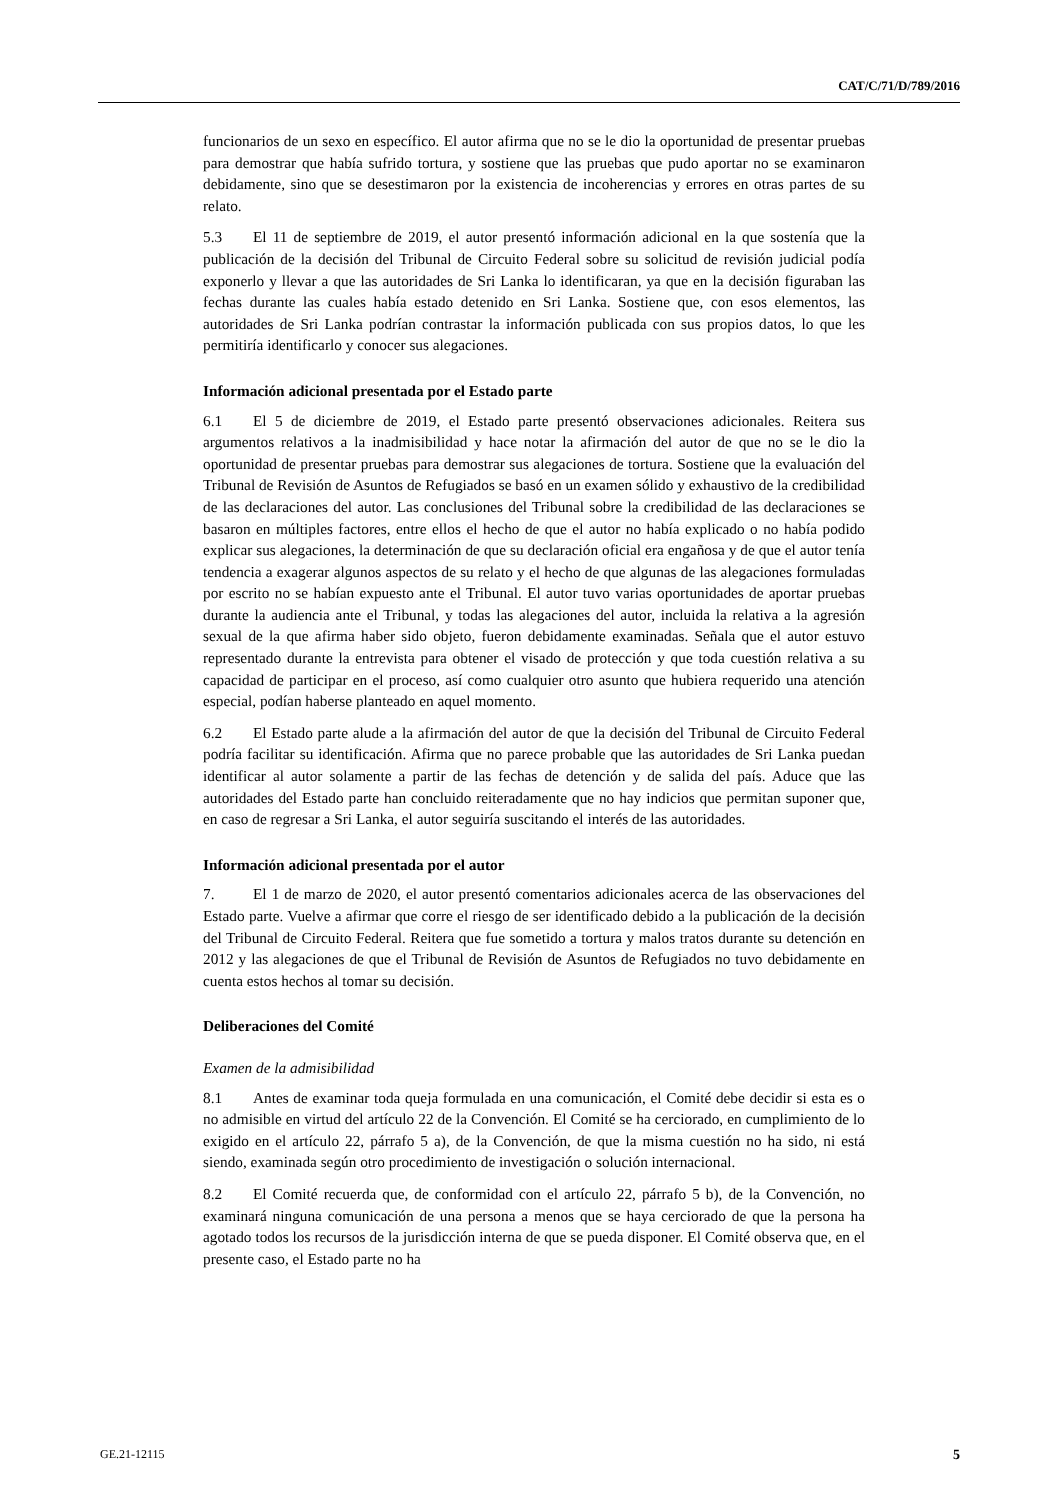CAT/C/71/D/789/2016
funcionarios de un sexo en específico. El autor afirma que no se le dio la oportunidad de presentar pruebas para demostrar que había sufrido tortura, y sostiene que las pruebas que pudo aportar no se examinaron debidamente, sino que se desestimaron por la existencia de incoherencias y errores en otras partes de su relato.
5.3 El 11 de septiembre de 2019, el autor presentó información adicional en la que sostenía que la publicación de la decisión del Tribunal de Circuito Federal sobre su solicitud de revisión judicial podía exponerlo y llevar a que las autoridades de Sri Lanka lo identificaran, ya que en la decisión figuraban las fechas durante las cuales había estado detenido en Sri Lanka. Sostiene que, con esos elementos, las autoridades de Sri Lanka podrían contrastar la información publicada con sus propios datos, lo que les permitiría identificarlo y conocer sus alegaciones.
Información adicional presentada por el Estado parte
6.1 El 5 de diciembre de 2019, el Estado parte presentó observaciones adicionales. Reitera sus argumentos relativos a la inadmisibilidad y hace notar la afirmación del autor de que no se le dio la oportunidad de presentar pruebas para demostrar sus alegaciones de tortura. Sostiene que la evaluación del Tribunal de Revisión de Asuntos de Refugiados se basó en un examen sólido y exhaustivo de la credibilidad de las declaraciones del autor. Las conclusiones del Tribunal sobre la credibilidad de las declaraciones se basaron en múltiples factores, entre ellos el hecho de que el autor no había explicado o no había podido explicar sus alegaciones, la determinación de que su declaración oficial era engañosa y de que el autor tenía tendencia a exagerar algunos aspectos de su relato y el hecho de que algunas de las alegaciones formuladas por escrito no se habían expuesto ante el Tribunal. El autor tuvo varias oportunidades de aportar pruebas durante la audiencia ante el Tribunal, y todas las alegaciones del autor, incluida la relativa a la agresión sexual de la que afirma haber sido objeto, fueron debidamente examinadas. Señala que el autor estuvo representado durante la entrevista para obtener el visado de protección y que toda cuestión relativa a su capacidad de participar en el proceso, así como cualquier otro asunto que hubiera requerido una atención especial, podían haberse planteado en aquel momento.
6.2 El Estado parte alude a la afirmación del autor de que la decisión del Tribunal de Circuito Federal podría facilitar su identificación. Afirma que no parece probable que las autoridades de Sri Lanka puedan identificar al autor solamente a partir de las fechas de detención y de salida del país. Aduce que las autoridades del Estado parte han concluido reiteradamente que no hay indicios que permitan suponer que, en caso de regresar a Sri Lanka, el autor seguiría suscitando el interés de las autoridades.
Información adicional presentada por el autor
7. El 1 de marzo de 2020, el autor presentó comentarios adicionales acerca de las observaciones del Estado parte. Vuelve a afirmar que corre el riesgo de ser identificado debido a la publicación de la decisión del Tribunal de Circuito Federal. Reitera que fue sometido a tortura y malos tratos durante su detención en 2012 y las alegaciones de que el Tribunal de Revisión de Asuntos de Refugiados no tuvo debidamente en cuenta estos hechos al tomar su decisión.
Deliberaciones del Comité
Examen de la admisibilidad
8.1 Antes de examinar toda queja formulada en una comunicación, el Comité debe decidir si esta es o no admisible en virtud del artículo 22 de la Convención. El Comité se ha cerciorado, en cumplimiento de lo exigido en el artículo 22, párrafo 5 a), de la Convención, de que la misma cuestión no ha sido, ni está siendo, examinada según otro procedimiento de investigación o solución internacional.
8.2 El Comité recuerda que, de conformidad con el artículo 22, párrafo 5 b), de la Convención, no examinará ninguna comunicación de una persona a menos que se haya cerciorado de que la persona ha agotado todos los recursos de la jurisdicción interna de que se pueda disponer. El Comité observa que, en el presente caso, el Estado parte no ha
GE.21-12115 5